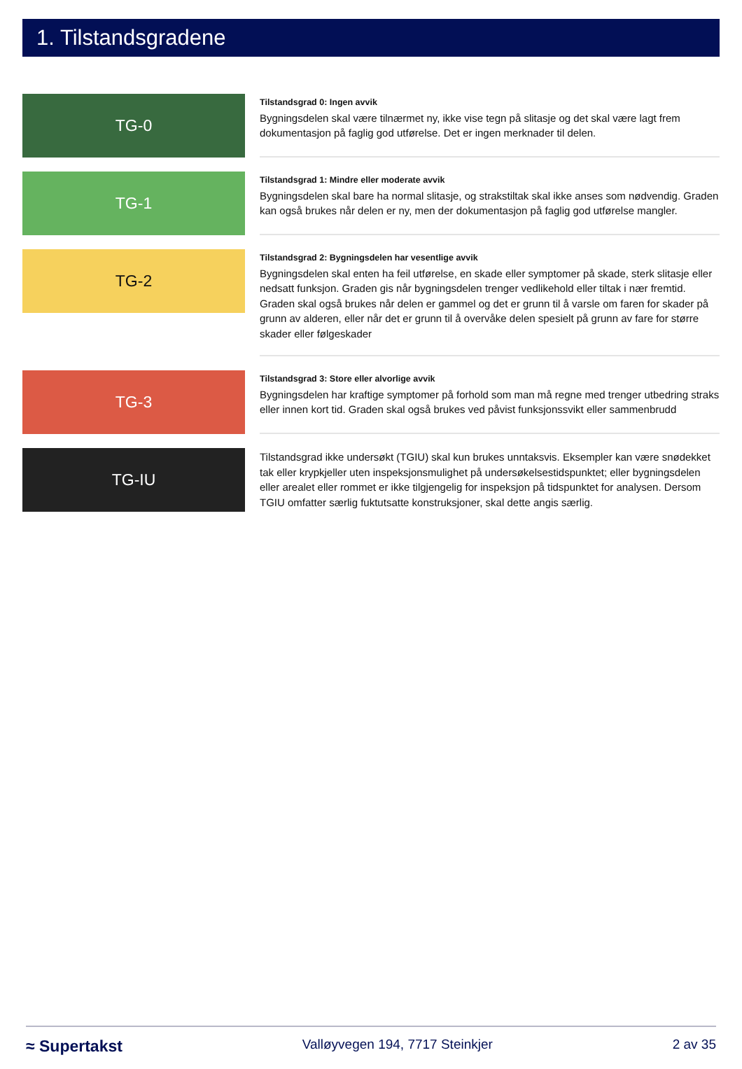1. Tilstandsgradene
TG-0
Tilstandsgrad 0: Ingen avvik
Bygningsdelen skal være tilnærmet ny, ikke vise tegn på slitasje og det skal være lagt frem dokumentasjon på faglig god utførelse. Det er ingen merknader til delen.
TG-1
Tilstandsgrad 1: Mindre eller moderate avvik
Bygningsdelen skal bare ha normal slitasje, og strakstiltak skal ikke anses som nødvendig. Graden kan også brukes når delen er ny, men der dokumentasjon på faglig god utførelse mangler.
TG-2
Tilstandsgrad 2: Bygningsdelen har vesentlige avvik
Bygningsdelen skal enten ha feil utførelse, en skade eller symptomer på skade, sterk slitasje eller nedsatt funksjon. Graden gis når bygningsdelen trenger vedlikehold eller tiltak i nær fremtid. Graden skal også brukes når delen er gammel og det er grunn til å varsle om faren for skader på grunn av alderen, eller når det er grunn til å overvåke delen spesielt på grunn av fare for større skader eller følgeskader
TG-3
Tilstandsgrad 3: Store eller alvorlige avvik
Bygningsdelen har kraftige symptomer på forhold som man må regne med trenger utbedring straks eller innen kort tid. Graden skal også brukes ved påvist funksjonssvikt eller sammenbrudd
TG-IU
Tilstandsgrad ikke undersøkt (TGIU) skal kun brukes unntaksvis. Eksempler kan være snødekket tak eller krypkjeller uten inspeksjonsmulighet på undersøkelsestidspunktet; eller bygningsdelen eller arealet eller rommet er ikke tilgjengelig for inspeksjon på tidspunktet for analysen. Dersom TGIU omfatter særlig fuktutsatte konstruksjoner, skal dette angis særlig.
≈ Supertakst Valløyvegen 194, 7717 Steinkjer 2 av 35